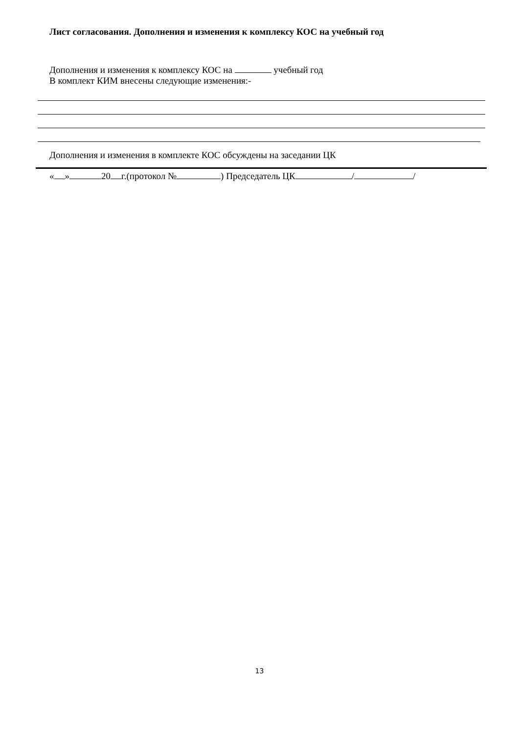Лист согласования. Дополнения и изменения к комплексу КОС на учебный год
Дополнения и изменения к комплексу КОС на учебный год
В комплект КИМ внесены следующие изменения:-
Дополнения и изменения в комплекте КОС обсуждены на заседании ЦК
« » 20 г.(протокол № ) Председатель ЦК / /
13